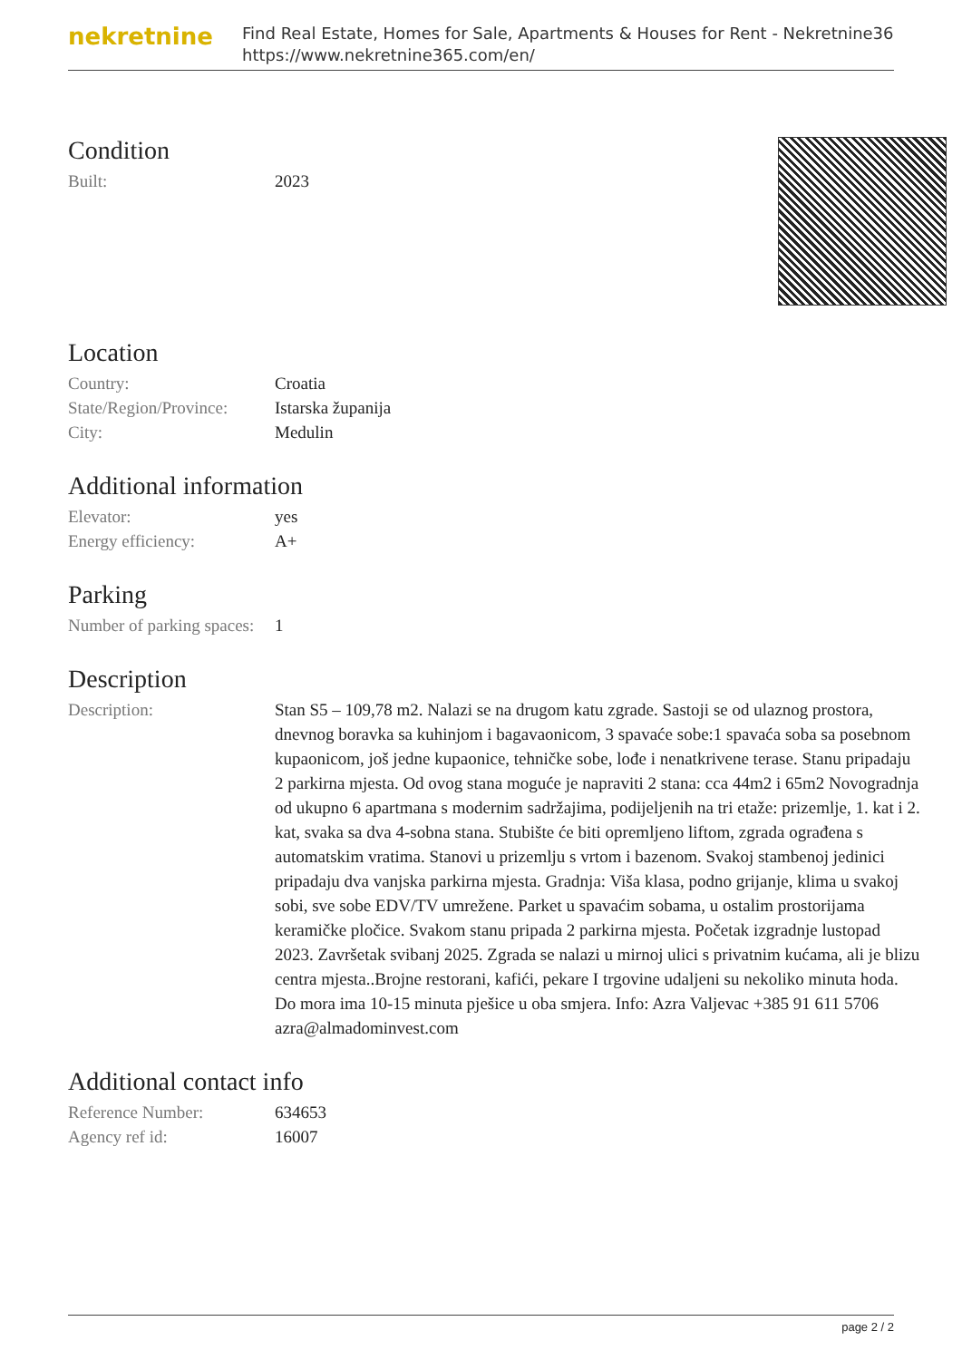nekretnine
Find Real Estate, Homes for Sale, Apartments & Houses for Rent - Nekretnine365
https://www.nekretnine365.com/en/
Condition
| Built: | 2023 |
Location
| Country: | Croatia |
| State/Region/Province: | Istarska županija |
| City: | Medulin |
Additional information
| Elevator: | yes |
| Energy efficiency: | A+ |
Parking
| Number of parking spaces: | 1 |
Description
| Description: | Stan S5 – 109,78 m2. Nalazi se na drugom katu zgrade. Sastoji se od ulaznog prostora, dnevnog boravka sa kuhinjom i bagavaonicom, 3 spavaće sobe:1 spavaća soba sa posebnom kupaonicom, još jedne kupaonice, tehničke sobe, lođe i nenatkrivene terase. Stanu pripadaju 2 parkirna mjesta. Od ovog stana moguće je napraviti 2 stana: cca 44m2 i 65m2 Novogradnja od ukupno 6 apartmana s modernim sadržajima, podijeljenih na tri etaže: prizemlje, 1. kat i 2. kat, svaka sa dva 4-sobna stana. Stubište će biti opremljeno liftom, zgrada ograđena s automatskim vratima. Stanovi u prizemlju s vrtom i bazenom. Svakoj stambenoj jedinici pripadaju dva vanjska parkirna mjesta. Gradnja: Viša klasa, podno grijanje, klima u svakoj sobi, sve sobe EDV/TV umrežene. Parket u spavaćim sobama, u ostalim prostorijama keramičke pločice. Svakom stanu pripada 2 parkirna mjesta. Početak izgradnje lustopad 2023. Završetak svibanj 2025. Zgrada se nalazi u mirnoj ulici s privatnim kućama, ali je blizu centra mjesta..Brojne restorani, kafići, pekare I trgovine udaljeni su nekoliko minuta hoda. Do mora ima 10-15 minuta pješice u oba smjera. Info: Azra Valjevac +385 91 611 5706 azra@almadominvest.com |
Additional contact info
| Reference Number: | 634653 |
| Agency ref id: | 16007 |
page 2 / 2